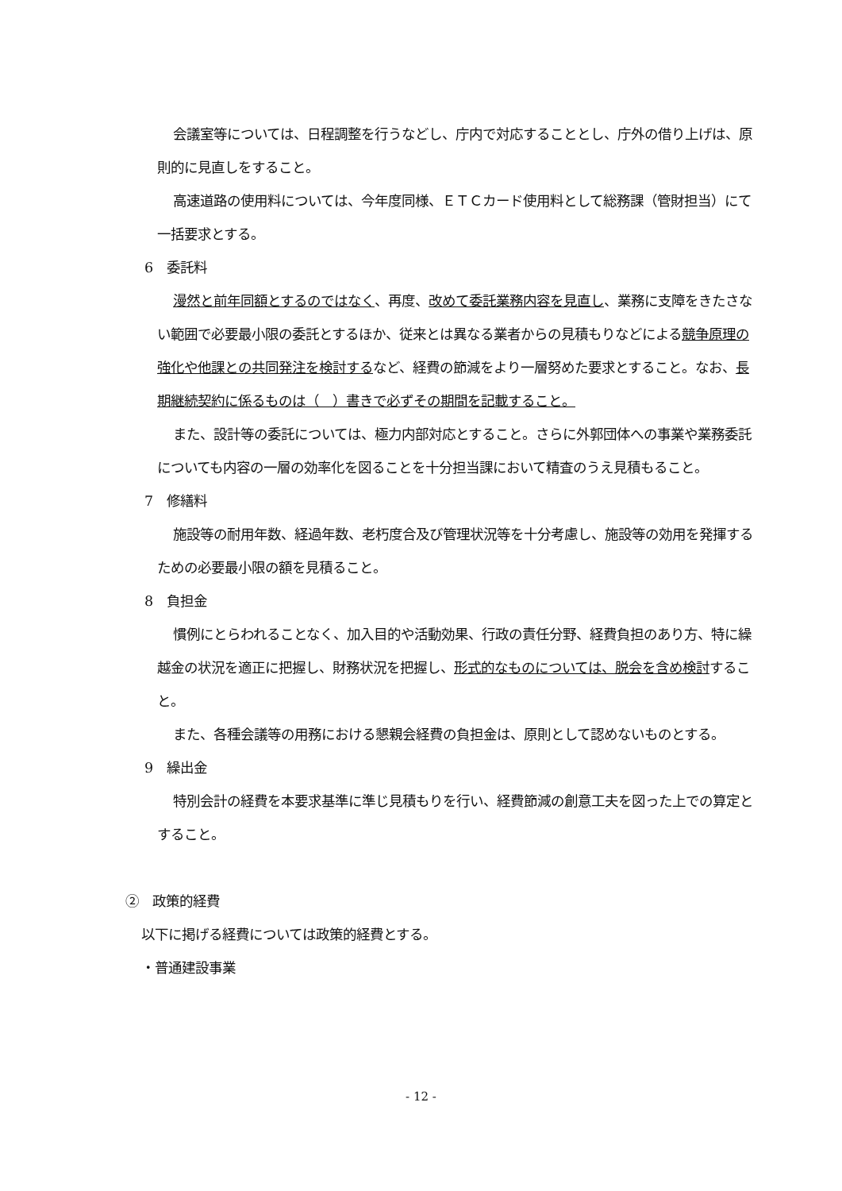会議室等については、日程調整を行うなどし、庁内で対応することとし、庁外の借り上げは、原則的に見直しをすること。
高速道路の使用料については、今年度同様、ＥＴＣカード使用料として総務課（管財担当）にて一括要求とする。
6　委託料
漫然と前年同額とするのではなく、再度、改めて委託業務内容を見直し、業務に支障をきたさない範囲で必要最小限の委託とするほか、従来とは異なる業者からの見積もりなどによる競争原理の強化や他課との共同発注を検討するなど、経費の節減をより一層努めた要求とすること。なお、長期継続契約に係るものは（　）書きで必ずその期間を記載すること。
また、設計等の委託については、極力内部対応とすること。さらに外郭団体への事業や業務委託についても内容の一層の効率化を図ることを十分担当課において精査のうえ見積もること。
7　修繕料
施設等の耐用年数、経過年数、老朽度合及び管理状況等を十分考慮し、施設等の効用を発揮するための必要最小限の額を見積ること。
8　負担金
慣例にとらわれることなく、加入目的や活動効果、行政の責任分野、経費負担のあり方、特に繰越金の状況を適正に把握し、財務状況を把握し、形式的なものについては、脱会を含め検討すること。
また、各種会議等の用務における懇親会経費の負担金は、原則として認めないものとする。
9　繰出金
特別会計の経費を本要求基準に準じ見積もりを行い、経費節減の創意工夫を図った上での算定とすること。
②　政策的経費
以下に掲げる経費については政策的経費とする。
・普通建設事業
- 12 -